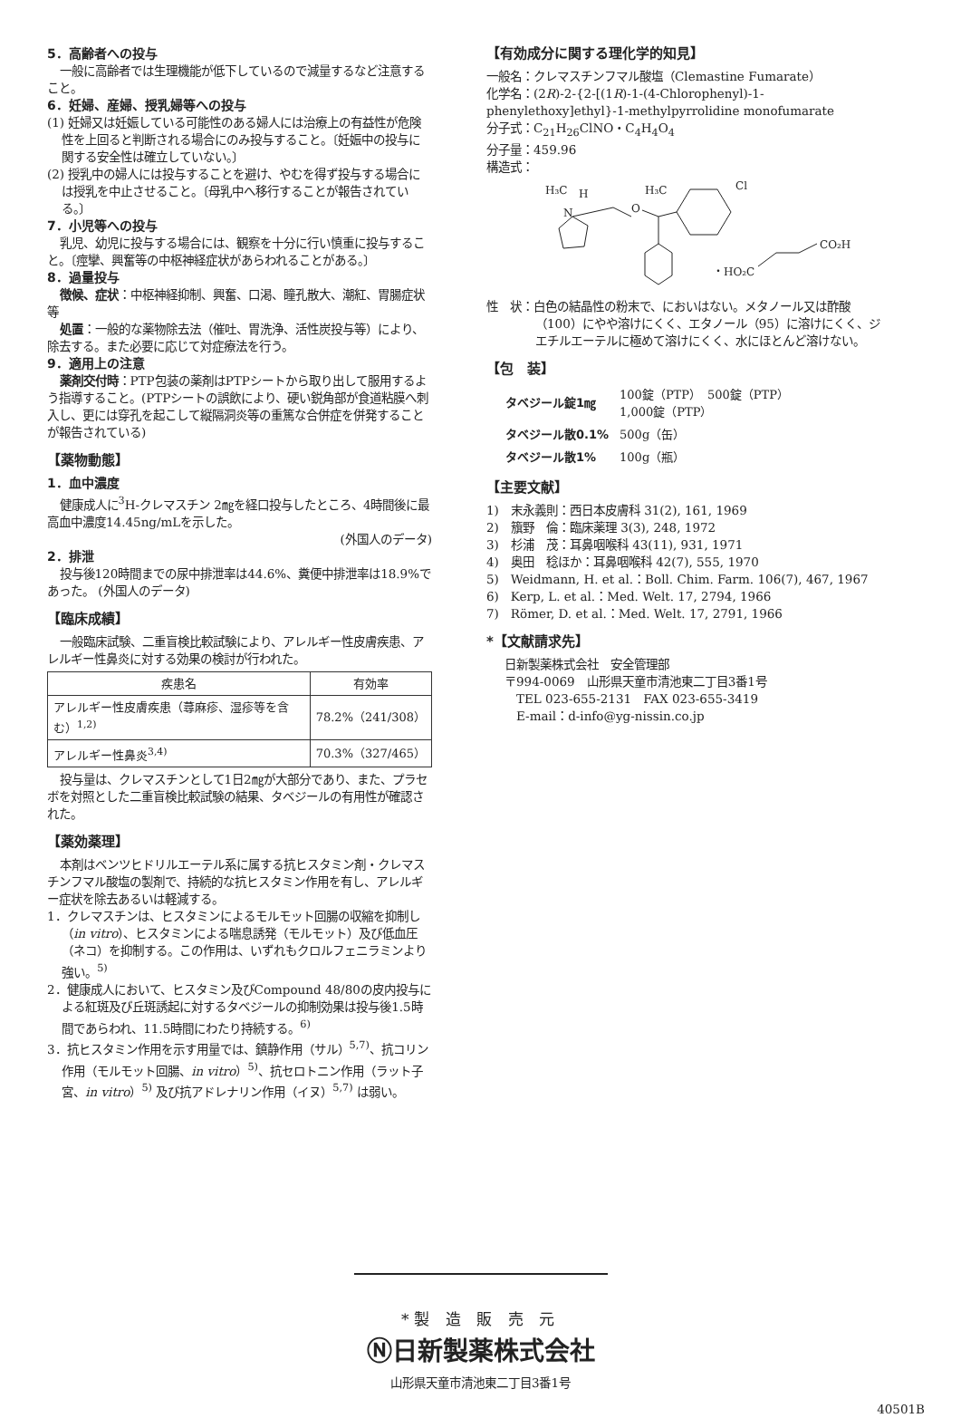5．高齢者への投与
一般に高齢者では生理機能が低下しているので減量するなど注意すること。
6．妊婦、産婦、授乳婦等への投与
(1) 妊婦又は妊娠している可能性のある婦人には治療上の有益性が危険性を上回ると判断される場合にのみ投与すること。〔妊娠中の投与に関する安全性は確立していない。〕
(2) 授乳中の婦人には投与することを避け、やむを得ず投与する場合には授乳を中止させること。〔母乳中へ移行することが報告されている。〕
7．小児等への投与
乳児、幼児に投与する場合には、観察を十分に行い慎重に投与すること。〔痙攣、興奮等の中枢神経症状があらわれることがある。〕
8．過量投与
徴候、症状：中枢神経抑制、興奮、口渇、瞳孔散大、潮紅、胃腸症状等
処置：一般的な薬物除去法（催吐、胃洗浄、活性炭投与等）により、除去する。また必要に応じて対症療法を行う。
9．適用上の注意
薬剤交付時：PTP包装の薬剤はPTPシートから取り出して服用するよう指導すること。(PTPシートの誤飲により、硬い鋭角部が食道粘膜へ刺入し、更には穿孔を起こして縦隔洞炎等の重篤な合併症を併発することが報告されている)
【薬物動態】
1．血中濃度
健康成人に<sup>3</sup>H-クレマスチン 2㎎を経口投与したところ、4時間後に最高血中濃度14.45ng/mLを示した。
(外国人のデータ)
2．排泄
投与後120時間までの尿中排泄率は44.6%、糞便中排泄率は18.9%であった。 (外国人のデータ)
【臨床成績】
一般臨床試験、二重盲検比較試験により、アレルギー性皮膚疾患、アレルギー性鼻炎に対する効果の検討が行われた。
| 疾患名 | 有効率 |
| --- | --- |
| アレルギー性皮膚疾患（蕁麻疹、湿疹等を含む）<sup>1,2)</sup> | 78.2%（241/308） |
| アレルギー性鼻炎<sup>3,4)</sup> | 70.3%（327/465） |
投与量は、クレマスチンとして1日2㎎が大部分であり、また、プラセボを対照とした二重盲検比較試験の結果、タベジールの有用性が確認された。
【薬効薬理】
本剤はベンツヒドリルエーテル系に属する抗ヒスタミン剤・クレマスチンフマル酸塩の製剤で、持続的な抗ヒスタミン作用を有し、アレルギー症状を除去あるいは軽減する。
1．クレマスチンは、ヒスタミンによるモルモット回腸の収縮を抑制し（in vitro）、ヒスタミンによる喘息誘発（モルモット）及び低血圧（ネコ）を抑制する。この作用は、いずれもクロルフェニラミンより強い。<sup>5)</sup>
2．健康成人において、ヒスタミン及びCompound 48/80の皮内投与による紅斑及び丘斑誘起に対するタベジールの抑制効果は投与後1.5時間であらわれ、11.5時間にわたり持続する。<sup>6)</sup>
3．抗ヒスタミン作用を示す用量では、鎮静作用（サル）<sup>5,7)</sup>、抗コリン作用（モルモット回腸、in vitro）<sup>5)</sup>、抗セロトニン作用（ラット子宮、in vitro）<sup>5)</sup> 及び抗アドレナリン作用（イヌ）<sup>5,7)</sup> は弱い。
【有効成分に関する理化学的知見】
一般名：クレマスチンフマル酸塩（Clemastine Fumarate）
化学名：(2R)-2-{2-[(1R)-1-(4-Chlorophenyl)-1-phenylethoxy]ethyl}-1-methylpyrrolidine monofumarate
分子式：C<sub>21</sub>H<sub>26</sub>ClNO・C<sub>4</sub>H<sub>4</sub>O<sub>4</sub>
分子量：459.96
構造式：
H₃C
H
N
O
H₃C
Cl
・HO₂C
CO₂H
性　状：白色の結晶性の粉末で、においはない。メタノール又は酢酸（100）にやや溶けにくく、エタノール（95）に溶けにくく、ジエチルエーテルに極めて溶けにくく、水にほとんど溶けない。
【包　装】
| タベジール錠1㎎ | 100錠（PTP） 500錠（PTP） 1,000錠（PTP） |
| タベジール散0.1% | 500g（缶） |
| タベジール散1% | 100g（瓶） |
【主要文献】
1)　末永義則：西日本皮膚科 31(2), 161, 1969
2)　籏野　倫：臨床薬理 3(3), 248, 1972
3)　杉浦　茂：耳鼻咽喉科 43(11), 931, 1971
4)　奥田　稔ほか：耳鼻咽喉科 42(7), 555, 1970
5)　Weidmann, H. et al.：Boll. Chim. Farm. 106(7), 467, 1967
6)　Kerp, L. et al.：Med. Welt. 17, 2794, 1966
7)　Römer, D. et al.：Med. Welt. 17, 2791, 1966
*【文献請求先】
日新製薬株式会社　安全管理部
〒994-0069　山形県天童市清池東二丁目3番1号
　TEL 023-655-2131　FAX 023-655-3419
　E-mail：d-info@yg-nissin.co.jp
*製 造 販 売 元
Ⓝ日新製薬株式会社
山形県天童市清池東二丁目3番1号
40501B